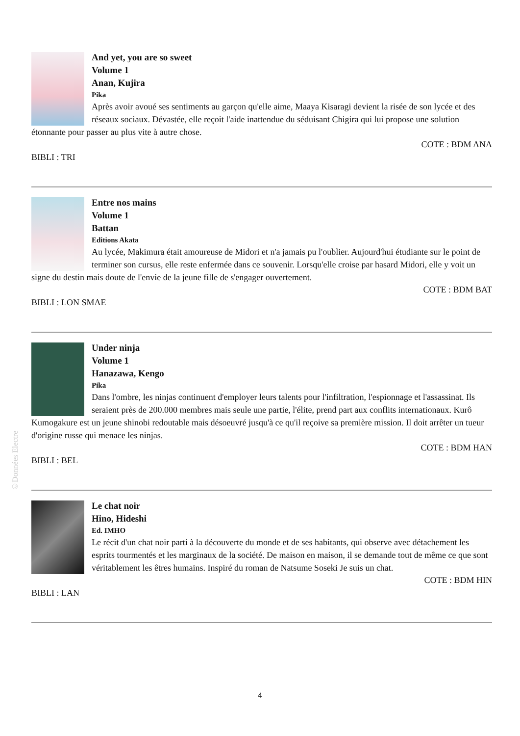©Données Electre
And yet, you are so sweet
Volume 1
Anan, Kujira
Pika
Après avoir avoué ses sentiments au garçon qu'elle aime, Maaya Kisaragi devient la risée de son lycée et des réseaux sociaux. Dévastée, elle reçoit l'aide inattendue du séduisant Chigira qui lui propose une solution étonnante pour passer au plus vite à autre chose.
COTE : BDM ANA
BIBLI : TRI
Entre nos mains
Volume 1
Battan
Editions Akata
Au lycée, Makimura était amoureuse de Midori et n'a jamais pu l'oublier. Aujourd'hui étudiante sur le point de terminer son cursus, elle reste enfermée dans ce souvenir. Lorsqu'elle croise par hasard Midori, elle y voit un signe du destin mais doute de l'envie de la jeune fille de s'engager ouvertement.
COTE : BDM BAT
BIBLI : LON SMAE
Under ninja
Volume 1
Hanazawa, Kengo
Pika
Dans l'ombre, les ninjas continuent d'employer leurs talents pour l'infiltration, l'espionnage et l'assassinat. Ils seraient près de 200.000 membres mais seule une partie, l'élite, prend part aux conflits internationaux. Kurô Kumogakure est un jeune shinobi redoutable mais désoeuvré jusqu'à ce qu'il reçoive sa première mission. Il doit arrêter un tueur d'origine russe qui menace les ninjas.
COTE : BDM HAN
BIBLI : BEL
Le chat noir
Hino, Hideshi
Ed. IMHO
Le récit d'un chat noir parti à la découverte du monde et de ses habitants, qui observe avec détachement les esprits tourmentés et les marginaux de la société. De maison en maison, il se demande tout de même ce que sont véritablement les êtres humains. Inspiré du roman de Natsume Soseki Je suis un chat.
COTE : BDM HIN
BIBLI : LAN
4